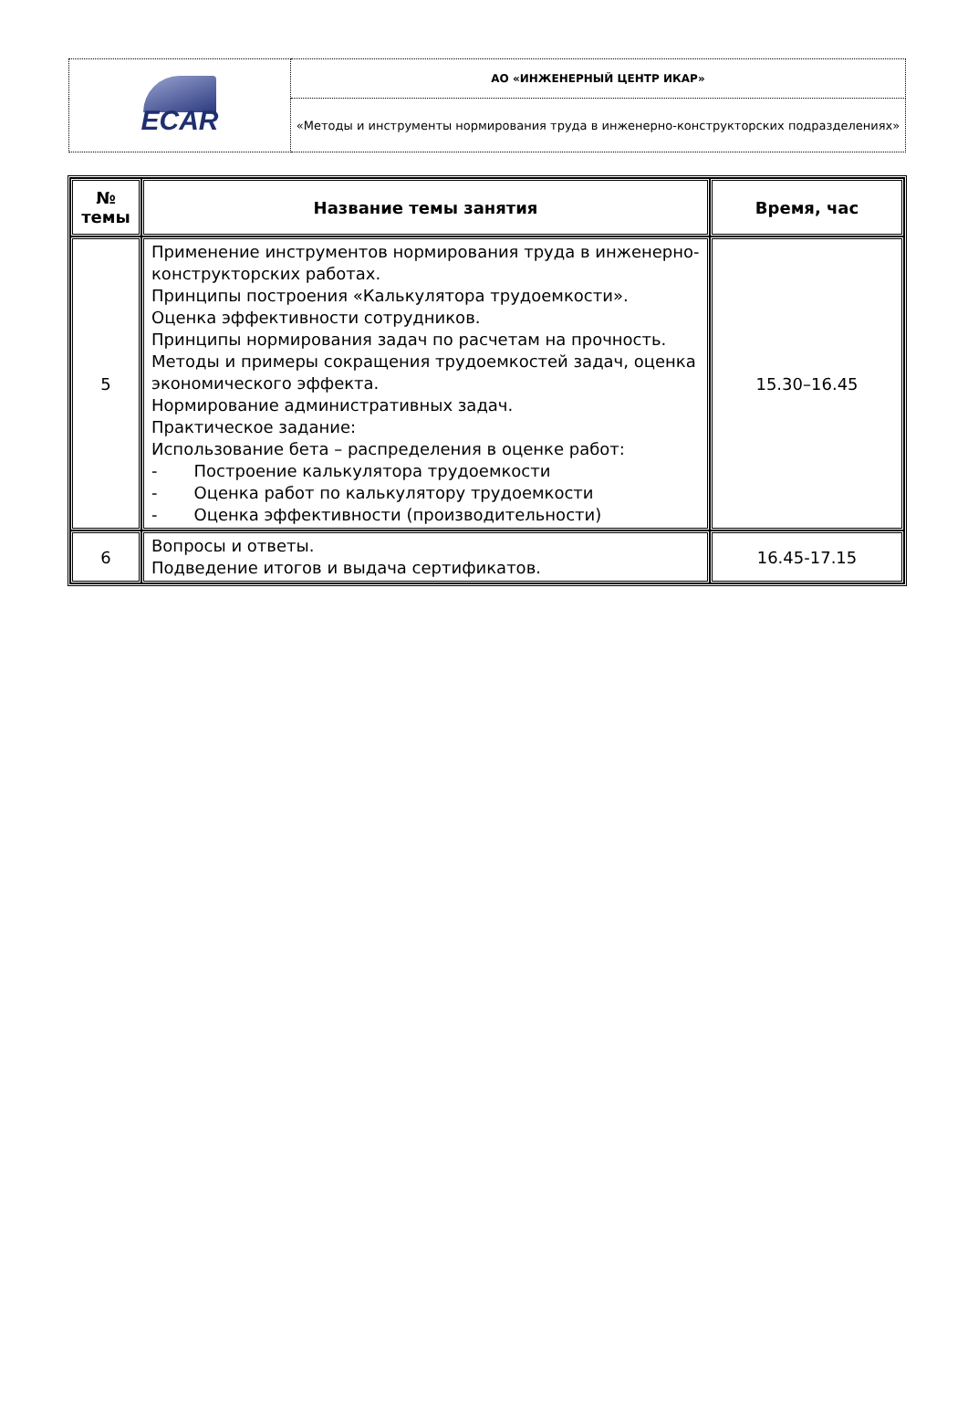| ECAR | АО «ИНЖЕНЕРНЫЙ ЦЕНТР ИКАР» |
| | «Методы и инструменты нормирования труда в инженерно-конструкторских подразделениях» |
| № темы | Название темы занятия | Время, час |
| --- | --- | --- |
| 5 | Применение инструментов нормирования труда в инженерно-конструкторских работах. Принципы построения «Калькулятора трудоемкости». Оценка эффективности сотрудников. Принципы нормирования задач по расчетам на прочность. Методы и примеры сокращения трудоемкостей задач, оценка экономического эффекта. Нормирование административных задач. Практическое задание: Использование бета – распределения в оценке работ: - Построение калькулятора трудоемкости - Оценка работ по калькулятору трудоемкости - Оценка эффективности (производительности) | 15.30–16.45 |
| 6 | Вопросы и ответы. Подведение итогов и выдача сертификатов. | 16.45-17.15 |